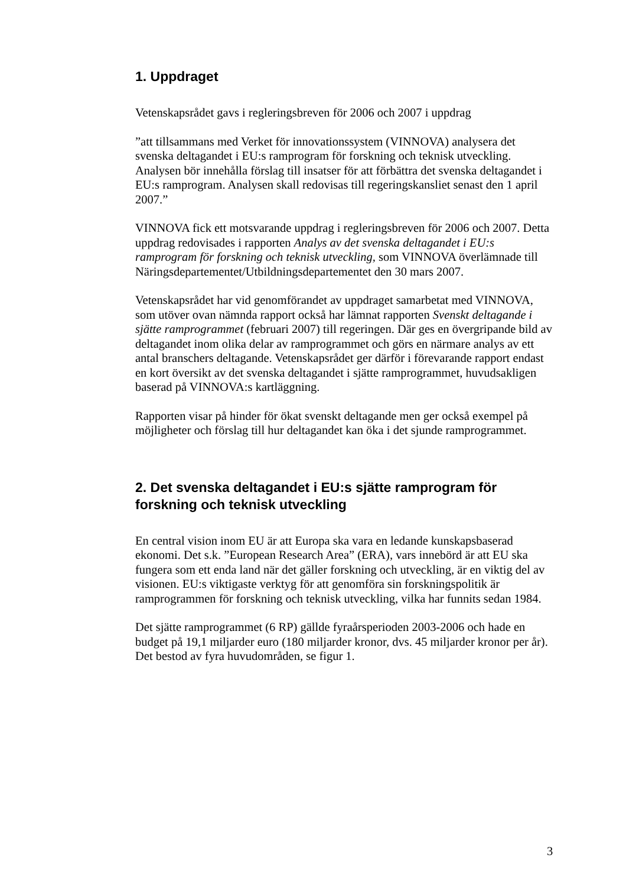1. Uppdraget
Vetenskapsrådet gavs i regleringsbreven för 2006 och 2007 i uppdrag
”att tillsammans med Verket för innovationssystem (VINNOVA) analysera det svenska deltagandet i EU:s ramprogram för forskning och teknisk utveckling. Analysen bör innehålla förslag till insatser för att förbättra det svenska deltagandet i EU:s ramprogram. Analysen skall redovisas till regeringskansliet senast den 1 april 2007.”
VINNOVA fick ett motsvarande uppdrag i regleringsbreven för 2006 och 2007. Detta uppdrag redovisades i rapporten Analys av det svenska deltagandet i EU:s ramprogram för forskning och teknisk utveckling, som VINNOVA överlämnade till Näringsdepartementet/Utbildningsdepartementet den 30 mars 2007.
Vetenskapsrådet har vid genomförandet av uppdraget samarbetat med VINNOVA, som utöver ovan nämnda rapport också har lämnat rapporten Svenskt deltagande i sjätte ramprogrammet (februari 2007) till regeringen. Där ges en övergripande bild av deltagandet inom olika delar av ramprogrammet och görs en närmare analys av ett antal branschers deltagande. Vetenskapsrådet ger därför i förevarande rapport endast en kort översikt av det svenska deltagandet i sjätte ramprogrammet, huvudsakligen baserad på VINNOVA:s kartläggning.
Rapporten visar på hinder för ökat svenskt deltagande men ger också exempel på möjligheter och förslag till hur deltagandet kan öka i det sjunde ramprogrammet.
2. Det svenska deltagandet i EU:s sjätte ramprogram för forskning och teknisk utveckling
En central vision inom EU är att Europa ska vara en ledande kunskapsbaserad ekonomi. Det s.k. ”European Research Area” (ERA), vars innebörd är att EU ska fungera som ett enda land när det gäller forskning och utveckling, är en viktig del av visionen. EU:s viktigaste verktyg för att genomföra sin forskningspolitik är ramprogrammen för forskning och teknisk utveckling, vilka har funnits sedan 1984.
Det sjätte ramprogrammet (6 RP) gällde fyraårsperioden 2003-2006 och hade en budget på 19,1 miljarder euro (180 miljarder kronor, dvs. 45 miljarder kronor per år). Det bestod av fyra huvudområden, se figur 1.
3